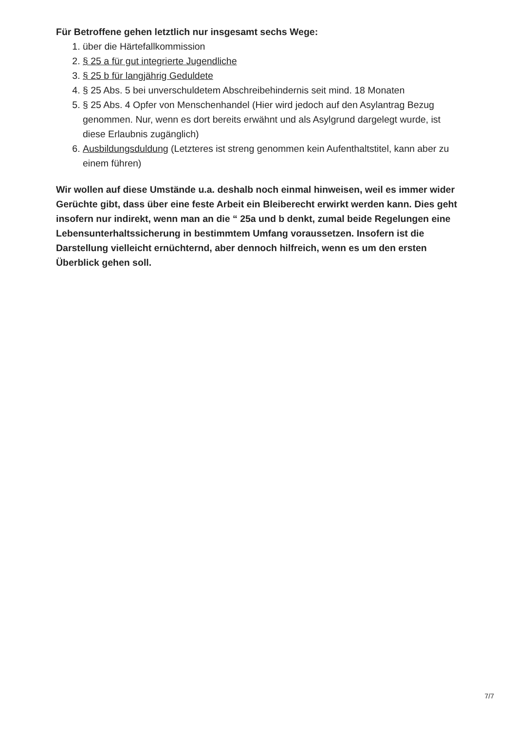Für Betroffene gehen letztlich nur insgesamt sechs Wege:
1. über die Härtefallkommission
2. § 25 a für gut integrierte Jugendliche
3. § 25 b für langjährig Geduldete
4. § 25 Abs. 5 bei unverschuldetem Abschreibehindernis seit mind. 18 Monaten
5. § 25 Abs. 4 Opfer von Menschenhandel (Hier wird jedoch auf den Asylantrag Bezug genommen. Nur, wenn es dort bereits erwähnt und als Asylgrund dargelegt wurde, ist diese Erlaubnis zugänglich)
6. Ausbildungsduldung (Letzteres ist streng genommen kein Aufenthaltstitel, kann aber zu einem führen)
Wir wollen auf diese Umstände u.a. deshalb noch einmal hinweisen, weil es immer wider Gerüchte gibt, dass über eine feste Arbeit ein Bleiberecht erwirkt werden kann. Dies geht insofern nur indirekt, wenn man an die “ 25a und b denkt, zumal beide Regelungen eine Lebensunterhaltssicherung in bestimmtem Umfang voraussetzen. Insofern ist die Darstellung vielleicht ernüchternd, aber dennoch hilfreich, wenn es um den ersten Überblick gehen soll.
7/7